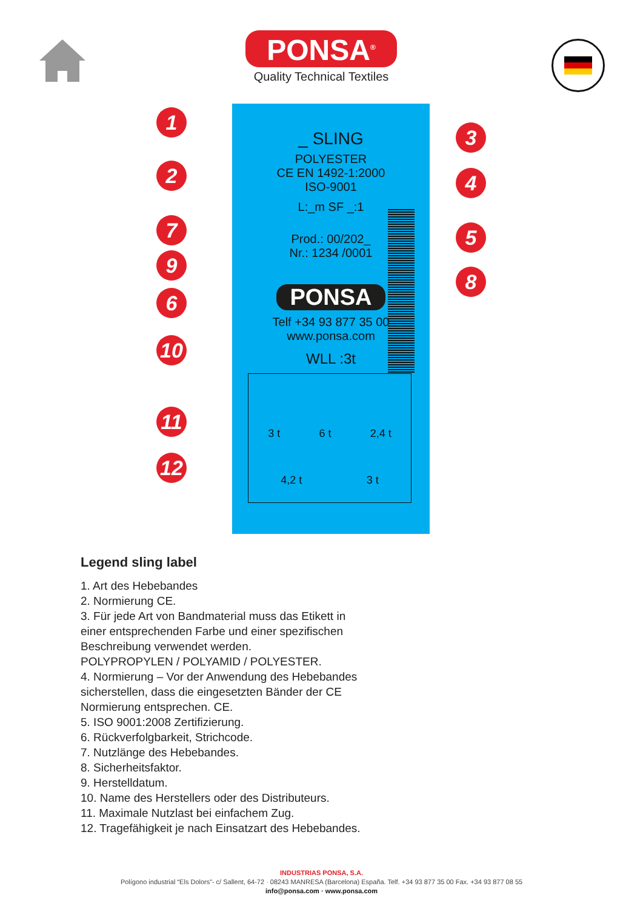PONSA<sup>®</sup>
Quality Technical Textiles
_ SLING
POLYESTER
CE EN 1492-1:2000
ISO-9001
L:_m SF _:1
Prod.: 00/202_
Nr.: 1234 /0001
PONSA
Telf +34 93 877 35 00
www.ponsa.com
WLL :3t
3 t 6 t 2,4 t
4,2 t 3 t
1
2
3
4
5
6
7
8
9
10
11
12
Legend sling label
1. Art des Hebebandes
2. Normierung CE.
3. Für jede Art von Bandmaterial muss das Etikett in
einer entsprechenden Farbe und einer spezifischen
Beschreibung verwendet werden.
POLYPROPYLEN / POLYAMID / POLYESTER.
4. Normierung – Vor der Anwendung des Hebebandes
sicherstellen, dass die eingesetzten Bänder der CE
Normierung entsprechen. CE.
5. ISO 9001:2008 Zertifizierung.
6. Rückverfolgbarkeit, Strichcode.
7. Nutzlänge des Hebebandes.
8. Sicherheitsfaktor.
9. Herstelldatum.
10. Name des Herstellers oder des Distributeurs.
11. Maximale Nutzlast bei einfachem Zug.
12. Tragefähigkeit je nach Einsatzart des Hebebandes.
INDUSTRIAS PONSA, S.A.
Polígono industrial “Els Dolors”- c/ Sallent, 64-72 · 08243 MANRESA (Barcelona) España. Telf. +34 93 877 35 00 Fax. +34 93 877 08 55
info@ponsa.com · www.ponsa.com